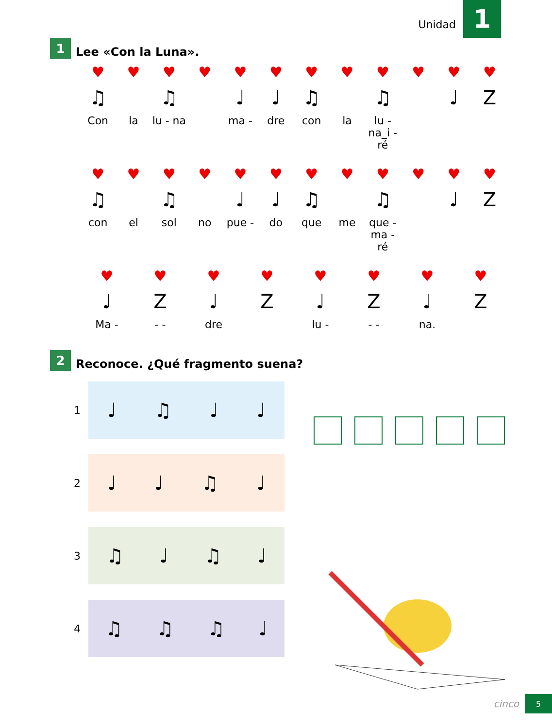Unidad 1
1 Lee «Con la Luna».
♥
♥
♥
♥
♥
♥
♥
♥
♥
♥
♥
♥
♫
♫
♩
♩
♫
♫
♩
Z
Con
la
lu - na
ma -
dre
con
la
lu - na_i - ré
♥
♥
♥
♥
♥
♥
♥
♥
♥
♥
♥
♥
♫
♫
♩
♩
♫
♫
♩
Z
con
el
sol
no
pue -
do
que
me
que - ma - ré
♥
♥
♥
♥
♥
♥
♥
♥
♩
Z
♩
Z
♩
Z
♩
Z
Ma -
- -
dre
lu -
- -
na.
2 Reconoce. ¿Qué fragmento suena?
1 ♩ ♫ ♩ ♩
2 ♩ ♩ ♫ ♩
3 ♫ ♩ ♫ ♩
4 ♫ ♫ ♫ ♩
cinco 5